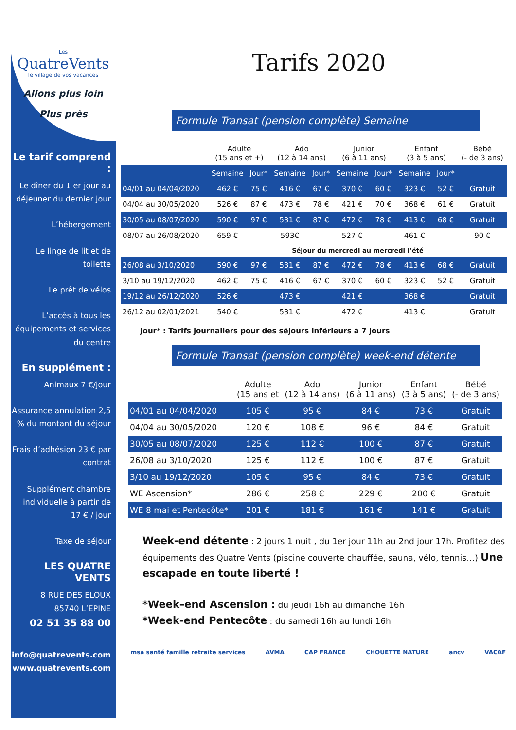Les
QuatreVents
le village de vos vacances
Allons plus loin
Plus près
Le tarif comprend :
Le dîner du 1 er jour au déjeuner du dernier jour
L’hébergement
Le linge de lit et de toilette
Le prêt de vélos
L’accès à tous les équipements et services du centre
En supplément :
Animaux 7 €/jour
Assurance annulation 2,5 % du montant du séjour
Frais d’adhésion 23 € par contrat
Supplément chambre individuelle à partir de 17 € / jour
Taxe de séjour
LES QUATRE VENTS
8 RUE DES ELOUX
85740 L’EPINE
02 51 35 88 00
info@quatrevents.com
www.quatrevents.com
Tarifs 2020
Formule Transat (pension complète) Semaine
| | Adulte (15 ans et +) | | Ado (12 à 14 ans) | | Junior (6 à 11 ans) | | Enfant (3 à 5 ans) | | Bébé (- de 3 ans) |
| --- | --- | --- | --- | --- | --- | --- | --- | --- | --- |
| | Semaine | Jour* | Semaine | Jour* | Semaine | Jour* | Semaine | Jour* | |
| 04/01 au 04/04/2020 | 462 € | 75 € | 416 € | 67 € | 370 € | 60 € | 323 € | 52 € | Gratuit |
| 04/04 au 30/05/2020 | 526 € | 87 € | 473 € | 78 € | 421 € | 70 € | 368 € | 61 € | Gratuit |
| 30/05 au 08/07/2020 | 590 € | 97 € | 531 € | 87 € | 472 € | 78 € | 413 € | 68 € | Gratuit |
| 08/07 au 26/08/2020 | 659 € | | 593€ | | 527 € | | 461 € | | 90 € |
| | Séjour du mercredi au mercredi l’été | | | | | | | | |
| 26/08 au 3/10/2020 | 590 € | 97 € | 531 € | 87 € | 472 € | 78 € | 413 € | 68 € | Gratuit |
| 3/10 au 19/12/2020 | 462 € | 75 € | 416 € | 67 € | 370 € | 60 € | 323 € | 52 € | Gratuit |
| 19/12 au 26/12/2020 | 526 € | | 473 € | | 421 € | | 368 € | | Gratuit |
| 26/12 au 02/01/2021 | 540 € | | 531 € | | 472 € | | 413 € | | Gratuit |
Jour* : Tarifs journaliers pour des séjours inférieurs à 7 jours
Formule Transat (pension complète) week-end détente
| | Adulte (15 ans et | Ado (12 à 14 ans) | Junior (6 à 11 ans) | Enfant (3 à 5 ans) | Bébé (- de 3 ans) |
| --- | --- | --- | --- | --- | --- |
| 04/01 au 04/04/2020 | 105 € | 95 € | 84 € | 73 € | Gratuit |
| 04/04 au 30/05/2020 | 120 € | 108 € | 96 € | 84 € | Gratuit |
| 30/05 au 08/07/2020 | 125 € | 112 € | 100 € | 87 € | Gratuit |
| 26/08 au 3/10/2020 | 125 € | 112 € | 100 € | 87 € | Gratuit |
| 3/10 au 19/12/2020 | 105 € | 95 € | 84 € | 73 € | Gratuit |
| WE Ascension* | 286 € | 258 € | 229 € | 200 € | Gratuit |
| WE 8 mai et Pentecôte* | 201 € | 181 € | 161 € | 141 € | Gratuit |
Week-end détente : 2 jours 1 nuit , du 1er jour 11h au 2nd jour 17h. Profitez des équipements des Quatre Vents (piscine couverte chauffée, sauna, vélo, tennis…) Une escapade en toute liberté !
*Week–end Ascension : du jeudi 16h au dimanche 16h
*Week-end Pentecôte : du samedi 16h au lundi 16h
msa santé famille retraite services AVMA CAP FRANCE CHOUETTE NATURE ancv VACAF